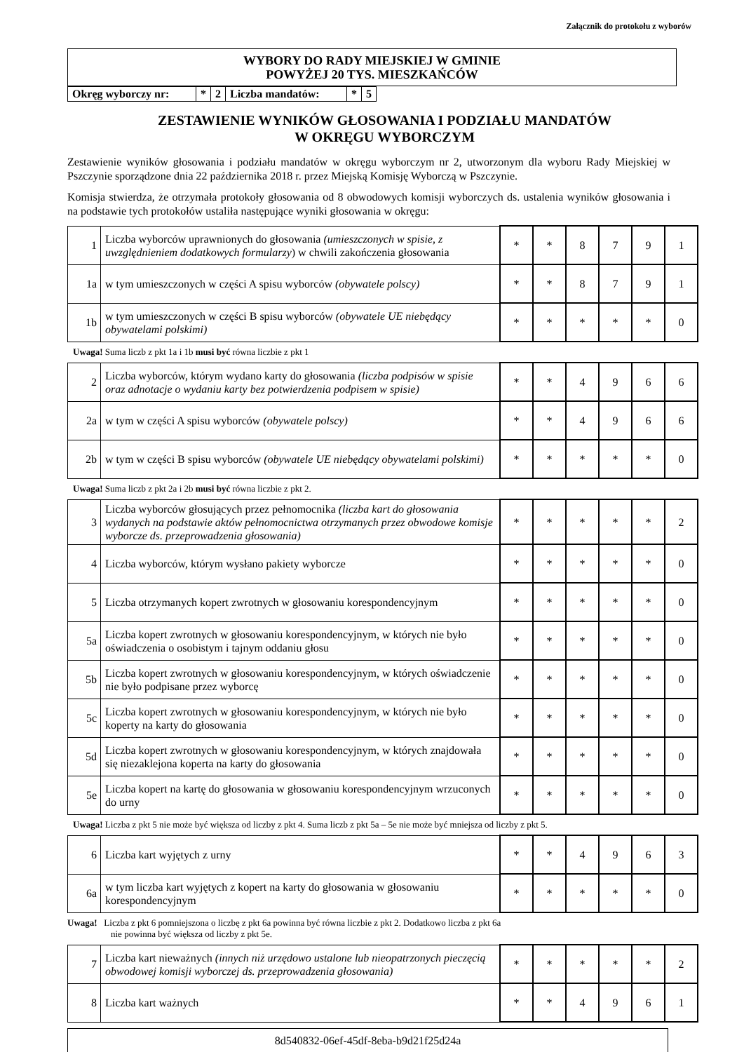Załącznik do protokołu z wyborów
WYBORY DO RADY MIEJSKIEJ W GMINIE
POWYŻEJ 20 TYS. MIESZKAŃCÓW
| Okręg wyborczy nr: | * | 2 | Liczba mandatów: | * | 5 |
ZESTAWIENIE WYNIKÓW GŁOSOWANIA I PODZIAŁU MANDATÓW
W OKRĘGU WYBORCZYM
Zestawienie wyników głosowania i podziału mandatów w okręgu wyborczym nr 2, utworzonym dla wyboru Rady Miejskiej w Pszczynie sporządzone dnia 22 października 2018 r. przez Miejską Komisję Wyborczą w Pszczynie.
Komisja stwierdza, że otrzymała protokoły głosowania od 8 obwodowych komisji wyborczych ds. ustalenia wyników głosowania i na podstawie tych protokołów ustaliła następujące wyniki głosowania w okręgu:
| 1 | Liczba wyborców uprawnionych do głosowania (umieszczonych w spisie, z uwzględnieniem dodatkowych formularzy ) w chwili zakończenia głosowania | * | * | 8 | 7 | 9 | 1 |
| 1a | w tym umieszczonych w części A spisu wyborców (obywatele polscy) | * | * | 8 | 7 | 9 | 1 |
| 1b | w tym umieszczonych w części B spisu wyborców (obywatele UE niebędący obywatelami polskimi) | * | * | * | * | * | 0 |
Uwaga! Suma liczb z pkt 1a i 1b musi być równa liczbie z pkt 1
| 2 | Liczba wyborców, którym wydano karty do głosowania (liczba podpisów w spisie oraz adnotacje o wydaniu karty bez potwierdzenia podpisem w spisie) | * | * | 4 | 9 | 6 | 6 |
| 2a | w tym w części A spisu wyborców (obywatele polscy) | * | * | 4 | 9 | 6 | 6 |
| 2b | w tym w części B spisu wyborców (obywatele UE niebędący obywatelami polskimi) | * | * | * | * | * | 0 |
Uwaga! Suma liczb z pkt 2a i 2b musi być równa liczbie z pkt 2.
| 3 | Liczba wyborców głosujących przez pełnomocnika (liczba kart do głosowania wydanych na podstawie aktów pełnomocnictwa otrzymanych przez obwodowe komisje wyborcze ds. przeprowadzenia głosowania) | * | * | * | * | * | 2 |
| 4 | Liczba wyborców, którym wysłano pakiety wyborcze | * | * | * | * | * | 0 |
| 5 | Liczba otrzymanych kopert zwrotnych w głosowaniu korespondencyjnym | * | * | * | * | * | 0 |
| 5a | Liczba kopert zwrotnych w głosowaniu korespondencyjnym, w których nie było oświadczenia o osobistym i tajnym oddaniu głosu | * | * | * | * | * | 0 |
| 5b | Liczba kopert zwrotnych w głosowaniu korespondencyjnym, w których oświadczenie nie było podpisane przez wyborcę | * | * | * | * | * | 0 |
| 5c | Liczba kopert zwrotnych w głosowaniu korespondencyjnym, w których nie było koperty na karty do głosowania | * | * | * | * | * | 0 |
| 5d | Liczba kopert zwrotnych w głosowaniu korespondencyjnym, w których znajdowała się niezaklejona koperta na karty do głosowania | * | * | * | * | * | 0 |
| 5e | Liczba kopert na kartę do głosowania w głosowaniu korespondencyjnym wrzuconych do urny | * | * | * | * | * | 0 |
Uwaga! Liczba z pkt 5 nie może być większa od liczby z pkt 4. Suma liczb z pkt 5a – 5e nie może być mniejsza od liczby z pkt 5.
| 6 | Liczba kart wyjętych z urny | * | * | 4 | 9 | 6 | 3 |
| 6a | w tym liczba kart wyjętych z kopert na karty do głosowania w głosowaniu korespondencyjnym | * | * | * | * | * | 0 |
Uwaga! Liczba z pkt 6 pomniejszona o liczbę z pkt 6a powinna być równa liczbie z pkt 2. Dodatkowo liczba z pkt 6a
nie powinna być większa od liczby z pkt 5e.
| 7 | Liczba kart nieważnych (innych niż urzędowo ustalone lub nieopatrzonych pieczęcią obwodowej komisji wyborczej ds. przeprowadzenia głosowania) | * | * | * | * | * | 2 |
| 8 | Liczba kart ważnych | * | * | 4 | 9 | 6 | 1 |
8d540832-06ef-45df-8eba-b9d21f25d24a